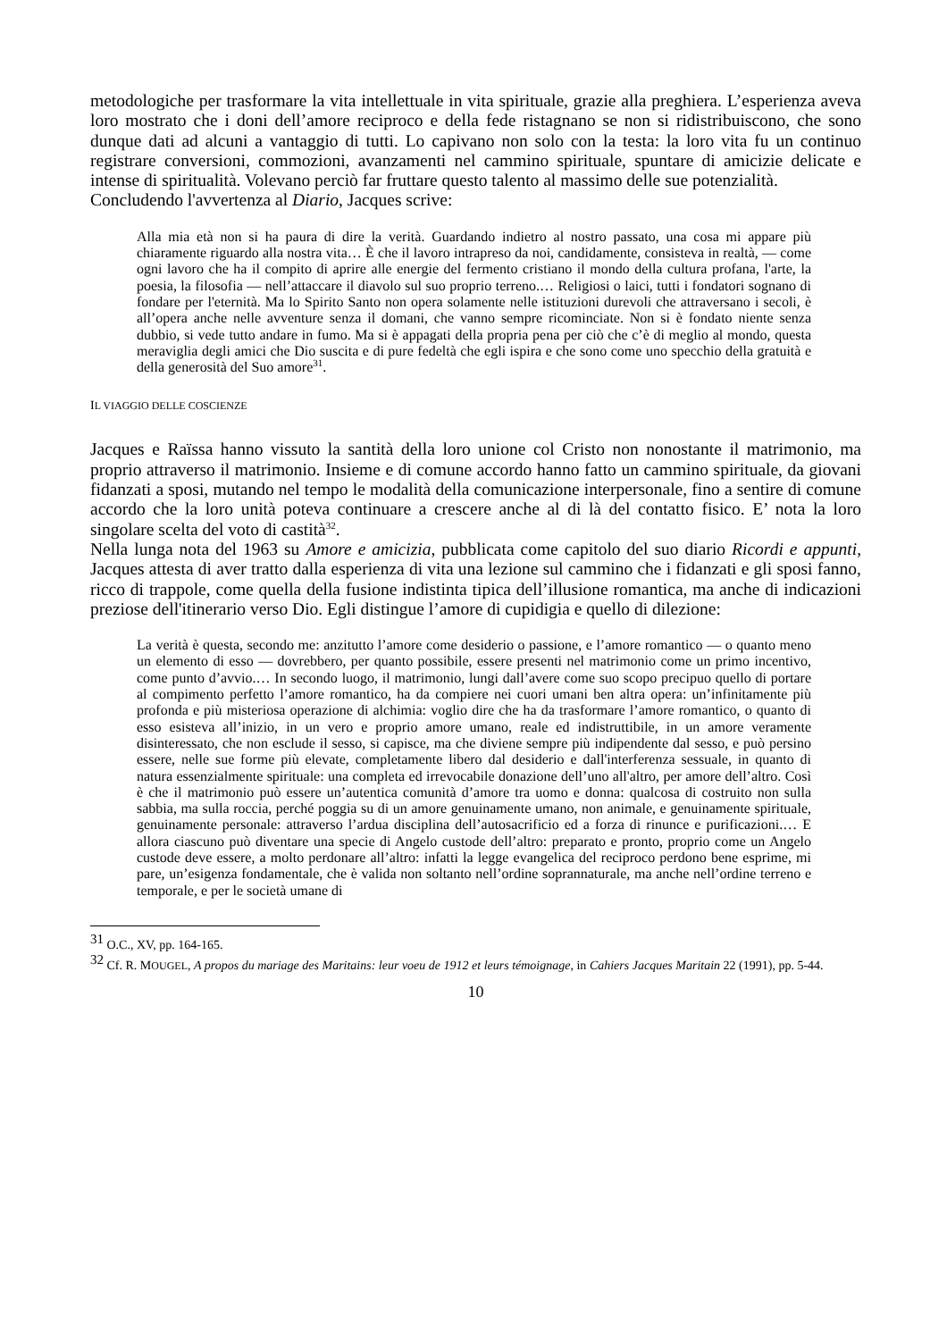metodologiche per trasformare la vita intellettuale in vita spirituale, grazie alla preghiera. L’esperienza aveva loro mostrato che i doni dell’amore reciproco e della fede ristagnano se non si ridistribuiscono, che sono dunque dati ad alcuni a vantaggio di tutti. Lo capivano non solo con la testa: la loro vita fu un continuo registrare conversioni, commozioni, avanzamenti nel cammino spirituale, spuntare di amicizie delicate e intense di spiritualità. Volevano perciò far fruttare questo talento al massimo delle sue potenzialità.
Concludendo l'avvertenza al Diario, Jacques scrive:
Alla mia età non si ha paura di dire la verità. Guardando indietro al nostro passato, una cosa mi appare più chiaramente riguardo alla nostra vita… È che il lavoro intrapreso da noi, candidamente, consisteva in realtà, — come ogni lavoro che ha il compito di aprire alle energie del fermento cristiano il mondo della cultura profana, l'arte, la poesia, la filosofia — nell’attaccare il diavolo sul suo proprio terreno.… Religiosi o laici, tutti i fondatori sognano di fondare per l'eternità. Ma lo Spirito Santo non opera solamente nelle istituzioni durevoli che attraversano i secoli, è all’opera anche nelle avventure senza il domani, che vanno sempre ricominciate. Non si è fondato niente senza dubbio, si vede tutto andare in fumo. Ma si è appagati della propria pena per ciò che c’è di meglio al mondo, questa meraviglia degli amici che Dio suscita e di pure fedeltà che egli ispira e che sono come uno specchio della gratuità e della generosità del Suo amore<sup>31</sup>.
IL VIAGGIO DELLE COSCIENZE
Jacques e Raïssa hanno vissuto la santità della loro unione col Cristo non nonostante il matrimonio, ma proprio attraverso il matrimonio. Insieme e di comune accordo hanno fatto un cammino spirituale, da giovani fidanzati a sposi, mutando nel tempo le modalità della comunicazione interpersonale, fino a sentire di comune accordo che la loro unità poteva continuare a crescere anche al di là del contatto fisico. E’ nota la loro singolare scelta del voto di castità<sup>32</sup>.
Nella lunga nota del 1963 su Amore e amicizia, pubblicata come capitolo del suo diario Ricordi e appunti, Jacques attesta di aver tratto dalla esperienza di vita una lezione sul cammino che i fidanzati e gli sposi fanno, ricco di trappole, come quella della fusione indistinta tipica dell’illusione romantica, ma anche di indicazioni preziose dell'itinerario verso Dio. Egli distingue l’amore di cupidigia e quello di dilezione:
La verità è questa, secondo me: anzitutto l’amore come desiderio o passione, e l’amore romantico — o quanto meno un elemento di esso — dovrebbero, per quanto possibile, essere presenti nel matrimonio come un primo incentivo, come punto d’avvio.… In secondo luogo, il matrimonio, lungi dall’avere come suo scopo precipuo quello di portare al compimento perfetto l’amore romantico, ha da compiere nei cuori umani ben altra opera: un’infinitamente più profonda e più misteriosa operazione di alchimia: voglio dire che ha da trasformare l’amore romantico, o quanto di esso esisteva all’inizio, in un vero e proprio amore umano, reale ed indistruttibile, in un amore veramente disinteressato, che non esclude il sesso, si capisce, ma che diviene sempre più indipendente dal sesso, e può persino essere, nelle sue forme più elevate, completamente libero dal desiderio e dall'interferenza sessuale, in quanto di natura essenzialmente spirituale: una completa ed irrevocabile donazione dell’uno all'altro, per amore dell’altro. Così è che il matrimonio può essere un’autentica comunità d’amore tra uomo e donna: qualcosa di costruito non sulla sabbia, ma sulla roccia, perché poggia su di un amore genuinamente umano, non animale, e genuinamente spirituale, genuinamente personale: attraverso l’ardua disciplina dell’autosacrificio ed a forza di rinunce e purificazioni.… E allora ciascuno può diventare una specie di Angelo custode dell’altro: preparato e pronto, proprio come un Angelo custode deve essere, a molto perdonare all’altro: infatti la legge evangelica del reciproco perdono bene esprime, mi pare, un’esigenza fondamentale, che è valida non soltanto nell’ordine soprannaturale, ma anche nell’ordine terreno e temporale, e per le società umane di
<sup>31</sup> O.C., XV, pp. 164-165.
<sup>32</sup> Cf. R. MOUGEL, A propos du mariage des Maritains: leur voeu de 1912 et leurs témoignage, in Cahiers Jacques Maritain 22 (1991), pp. 5-44.
10